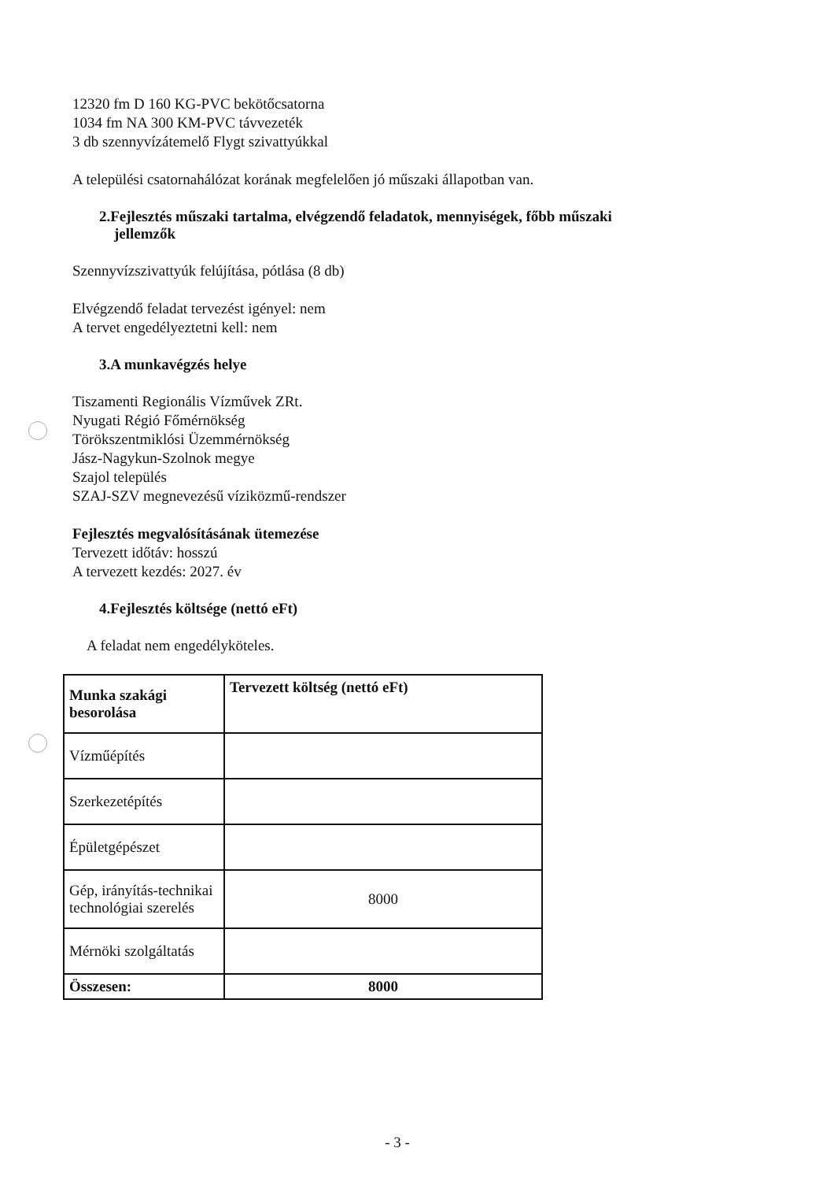12320 fm D 160 KG-PVC bekötőcsatorna
1034 fm NA 300 KM-PVC távvezeték
3 db szennyvízátemelő Flygt szivattyúkkal
A települési csatornahálózat korának megfelelően jó műszaki állapotban van.
2.Fejlesztés műszaki tartalma, elvégzendő feladatok, mennyiségek, főbb műszaki
jellemzők
Szennyvízszivattyúk felújítása, pótlása (8 db)
Elvégzendő feladat tervezést igényel: nem
A tervet engedélyeztetni kell: nem
3.A munkavégzés helye
Tiszamenti Regionális Vízművek ZRt.
Nyugati Régió Főmérnökség
Törökszentmiklósi Üzemmérnökség
Jász-Nagykun-Szolnok megye
Szajol település
SZAJ-SZV megnevezésű víziközmű-rendszer
Fejlesztés megvalósításának ütemezése
Tervezett időtáv: hosszú
A tervezett kezdés: 2027. év
4.Fejlesztés költsége (nettó eFt)
A feladat nem engedélyköteles.
| Munka szakági besorolása | Tervezett költség (nettó eFt) |
| --- | --- |
| Vízműépítés | |
| Szerkezetépítés | |
| Épületgépészet | |
| Gép, irányítás-technikai technológiai szerelés | 8000 |
| Mérnöki szolgáltatás | |
| Összesen: | 8000 |
- 3 -